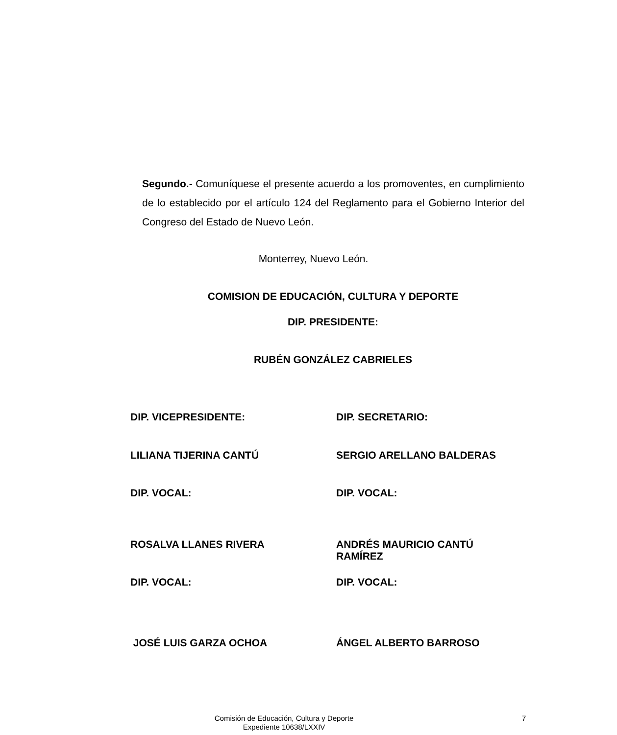Segundo.- Comuníquese el presente acuerdo a los promoventes, en cumplimiento de lo establecido por el artículo 124 del Reglamento para el Gobierno Interior del Congreso del Estado de Nuevo León.
Monterrey, Nuevo León.
COMISION DE EDUCACIÓN, CULTURA Y DEPORTE
DIP. PRESIDENTE:
RUBÉN GONZÁLEZ CABRIELES
DIP. VICEPRESIDENTE: DIP. SECRETARIO:
LILIANA TIJERINA CANTÚ SERGIO ARELLANO BALDERAS
DIP. VOCAL: DIP. VOCAL:
ROSALVA LLANES RIVERA ANDRÉS MAURICIO CANTÚ
RAMÍREZ
DIP. VOCAL: DIP. VOCAL:
JOSÉ LUIS GARZA OCHOA ÁNGEL ALBERTO BARROSO
Comisión de Educación, Cultura y Deporte
Expediente 10638/LXXIV
7